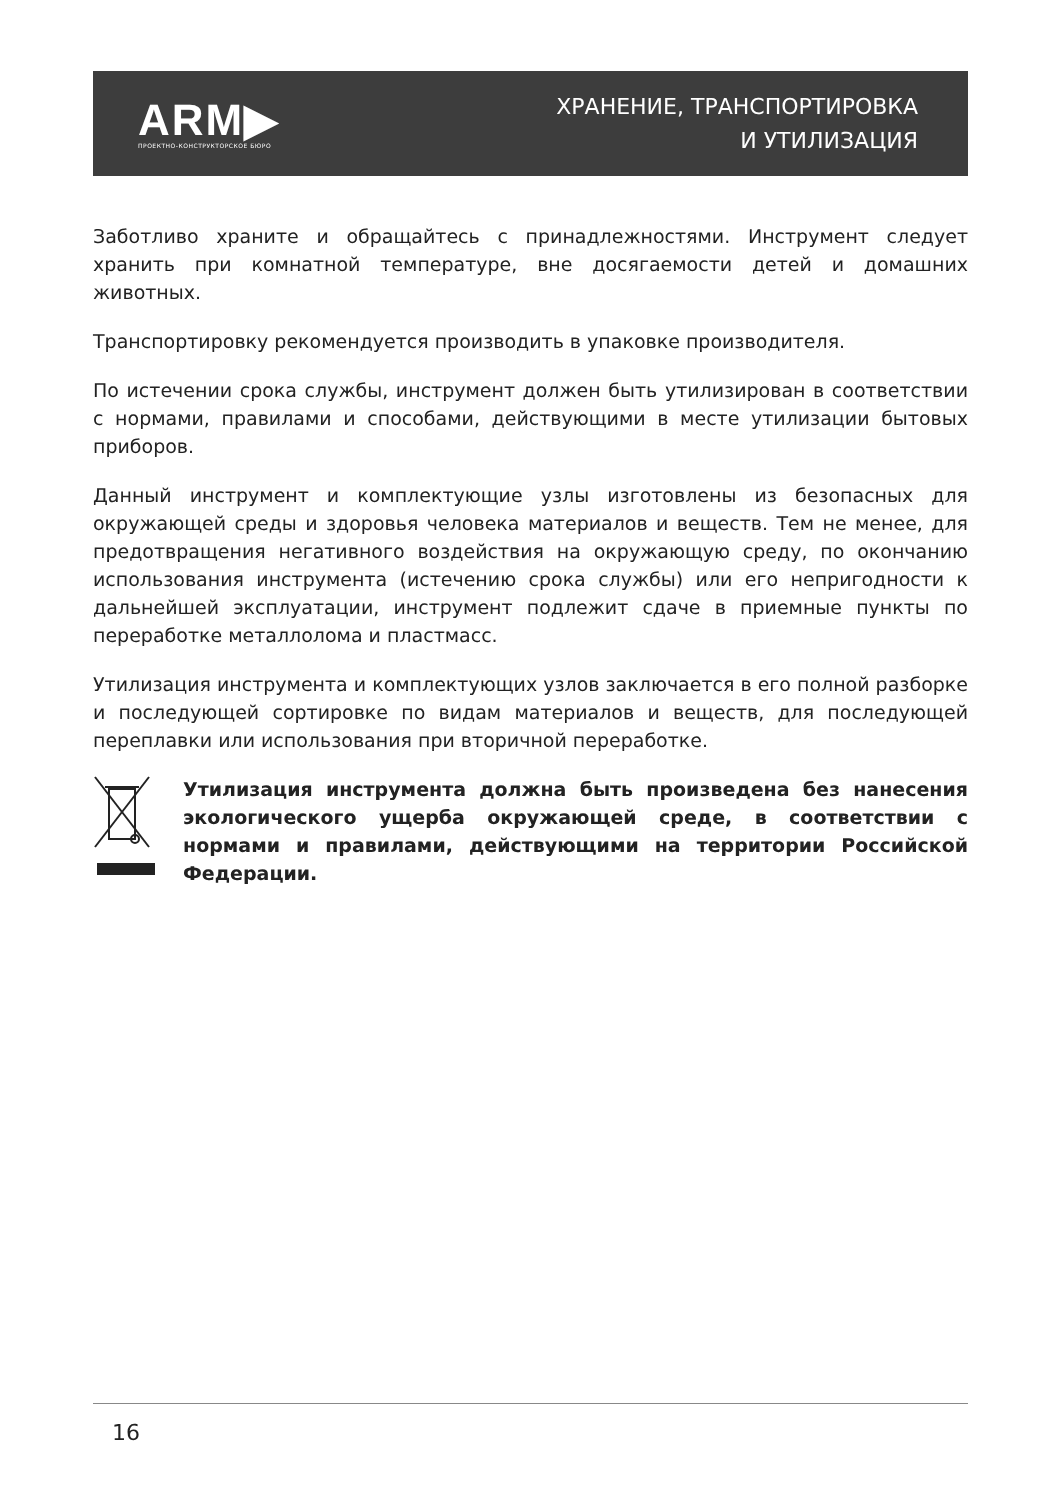ARM▶
ПРОЕКТНО-КОНСТРУКТОРСКОЕ БЮРО
ХРАНЕНИЕ, ТРАНСПОРТИРОВКА
И УТИЛИЗАЦИЯ
Заботливо храните и обращайтесь с принадлежностями. Инструмент следует хранить при комнатной температуре, вне досягаемости детей и домашних животных.
Транспортировку рекомендуется производить в упаковке производителя.
По истечении срока службы, инструмент должен быть утилизирован в соответствии с нормами, правилами и способами, действующими в месте утилизации бытовых приборов.
Данный инструмент и комплектующие узлы изготовлены из безопасных для окружающей среды и здоровья человека материалов и веществ. Тем не менее, для предотвращения негативного воздействия на окружающую среду, по окончанию использования инструмента (истечению срока службы) или его непригодности к дальнейшей эксплуатации, инструмент подлежит сдаче в приемные пункты по переработке металлолома и пластмасс.
Утилизация инструмента и комплектующих узлов заключается в его полной разборке и последующей сортировке по видам материалов и веществ, для последующей переплавки или использования при вторичной переработке.
Утилизация инструмента должна быть произведена без нанесения экологического ущерба окружающей среде, в соответствии с нормами и правилами, действующими на территории Российской Федерации.
16